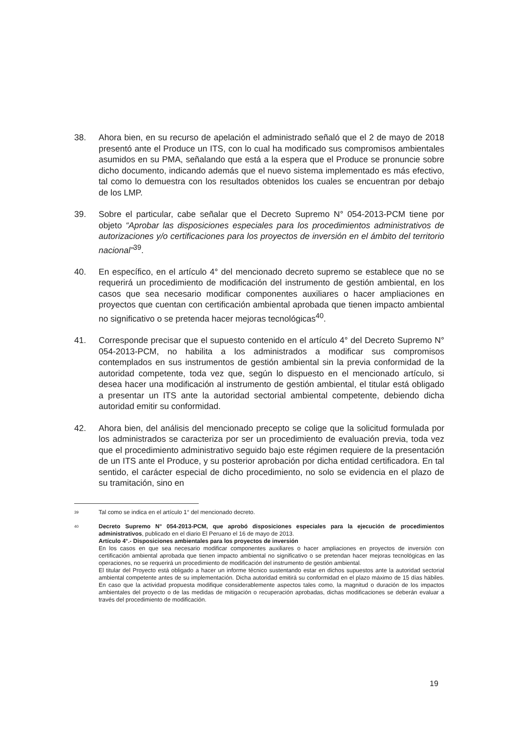38. Ahora bien, en su recurso de apelación el administrado señaló que el 2 de mayo de 2018 presentó ante el Produce un ITS, con lo cual ha modificado sus compromisos ambientales asumidos en su PMA, señalando que está a la espera que el Produce se pronuncie sobre dicho documento, indicando además que el nuevo sistema implementado es más efectivo, tal como lo demuestra con los resultados obtenidos los cuales se encuentran por debajo de los LMP.
39. Sobre el particular, cabe señalar que el Decreto Supremo N° 054-2013-PCM tiene por objeto “Aprobar las disposiciones especiales para los procedimientos administrativos de autorizaciones y/o certificaciones para los proyectos de inversión en el ámbito del territorio nacional”<sup>39</sup>.
40. En específico, en el artículo 4° del mencionado decreto supremo se establece que no se requerirá un procedimiento de modificación del instrumento de gestión ambiental, en los casos que sea necesario modificar componentes auxiliares o hacer ampliaciones en proyectos que cuentan con certificación ambiental aprobada que tienen impacto ambiental no significativo o se pretenda hacer mejoras tecnológicas<sup>40</sup>.
41. Corresponde precisar que el supuesto contenido en el artículo 4° del Decreto Supremo N° 054-2013-PCM, no habilita a los administrados a modificar sus compromisos contemplados en sus instrumentos de gestión ambiental sin la previa conformidad de la autoridad competente, toda vez que, según lo dispuesto en el mencionado artículo, si desea hacer una modificación al instrumento de gestión ambiental, el titular está obligado a presentar un ITS ante la autoridad sectorial ambiental competente, debiendo dicha autoridad emitir su conformidad.
42. Ahora bien, del análisis del mencionado precepto se colige que la solicitud formulada por los administrados se caracteriza por ser un procedimiento de evaluación previa, toda vez que el procedimiento administrativo seguido bajo este régimen requiere de la presentación de un ITS ante el Produce, y su posterior aprobación por dicha entidad certificadora. En tal sentido, el carácter especial de dicho procedimiento, no solo se evidencia en el plazo de su tramitación, sino en
39
Tal como se indica en el artículo 1° del mencionado decreto.
40
Decreto Supremo N° 054-2013-PCM, que aprobó disposiciones especiales para la ejecución de procedimientos administrativos, publicado en el diario El Peruano el 16 de mayo de 2013.
Artículo 4°.- Disposiciones ambientales para los proyectos de inversión
En los casos en que sea necesario modificar componentes auxiliares o hacer ampliaciones en proyectos de inversión con certificación ambiental aprobada que tienen impacto ambiental no significativo o se pretendan hacer mejoras tecnológicas en las operaciones, no se requerirá un procedimiento de modificación del instrumento de gestión ambiental.
El titular del Proyecto está obligado a hacer un informe técnico sustentando estar en dichos supuestos ante la autoridad sectorial ambiental competente antes de su implementación. Dicha autoridad emitirá su conformidad en el plazo máximo de 15 días hábiles. En caso que la actividad propuesta modifique considerablemente aspectos tales como, la magnitud o duración de los impactos ambientales del proyecto o de las medidas de mitigación o recuperación aprobadas, dichas modificaciones se deberán evaluar a través del procedimiento de modificación.
19